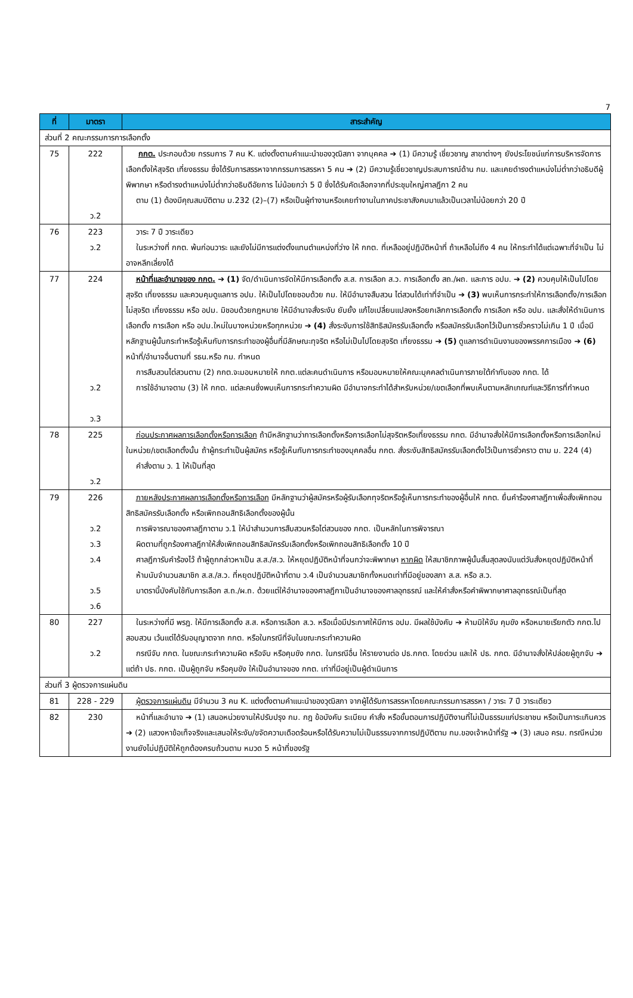7
| ที่ | มาตรา | สาระสำคัญ |
| --- | --- | --- |
| ส่วนที่ 2 คณะกรรมการการเลือกตั้ง | | |
| 75 | 222 ว.2 | กกต. ประกอบด้วย กรรมการ 7 คน K. แต่งตั้งตามคำแนะนำของวุฒิสภา จากบุคคล ➔ (1) มีความรู้ เชี่ยวชาญ สาขาต่างๆ ยังประโยชน์แก่การบริหารจัดการเลือกตั้งให้สุจริต เที่ยงธรรม ซึ่งได้รับการสรรหาจากกรรมการสรรหา 5 คน ➔ (2) มีความรู้เชี่ยวชาญประสบการณ์ด้าน กม. และเคยดำรงตำแหน่งไม่ต่ำกว่าอธิบดีผู้พิพากษา หรือดำรงตำแหน่งไม่ต่ำกว่าอธิบดีอัยการ ไม่น้อยกว่า 5 ปี ซึ่งได้รับคัดเลือกจากที่ประชุมใหญ่ศาลฎีกา 2 คน ตาม (1) ต้องมีคุณสมบัติตาม ม.232 (2)–(7) หรือเป็นผู้ทำงานหรือเคยทำงานในภาคประชาสังคมมาแล้วเป็นเวลาไม่น้อยกว่า 20 ปี |
| 76 | 223 ว.2 | วาระ 7 ปี วาระเดียว ในระหว่างที่ กกต. พ้นก่อนวาระ และยังไม่มีการแต่งตั้งแทนตำแหน่งที่ว่าง ให้ กกต. ที่เหลืออยู่ปฏิบัติหน้าที่ ถ้าเหลือไม่ถึง 4 คน ให้กระทำได้แต่เฉพาะที่จำเป็น ไม่อาจหลีกเลี่ยงได้ |
| 77 | 224 ว.2 ว.3 | หน้าที่และอำนาจของ กกต. ➔ (1) จัด/ดำเนินการจัดให้มีการเลือกตั้ง ส.ส. การเลือก ส.ว. การเลือกตั้ง สถ./ผถ. และการ อปม. ➔ (2) ควบคุมให้เป็นไปโดย สุจริต เที่ยงธรรม และควบคุมดูแลการ อปม. ให้เป็นไปโดยชอบด้วย กม. ให้มีอำนาจสืบสวน ไต่สวนได้เท่าที่จำเป็น ➔ (3) พบเห็นการกระทำให้การเลือกตั้ง/การเลือกไม่สุจริต เที่ยงธรรม หรือ อปม. มิชอบด้วยกฎหมาย ให้มีอำนาจสั่งระงับ ยับยั้ง แก้ไขเปลี่ยนแปลงหรือยกเลิกการเลือกตั้ง การเลือก หรือ อปม. และสั่งให้ดำเนินการเลือกตั้ง การเลือก หรือ อปม.ใหม่ในบางหน่วยหรือทุกหน่วย ➔ (4) สั่งระงับการใช้สิทธิสมัครรับเลือกตั้ง หรือสมัครรับเลือกไว้เป็นการชั่วคราวไม่เกิน 1 ปี เมื่อมีหลักฐานผู้นั้นกระทำหรือรู้เห็นกับการกระทำของผู้อื่นที่มีลักษณะทุจริต หรือไม่เป็นไปโดยสุจริต เที่ยงธรรม ➔ (5) ดูแลการดำเนินงานของพรรคการเมือง ➔ (6) หน้าที่/อำนาจอื่นตามที่ รธน.หรือ กม. กำหนด การสืบสวนไต่สวนตาม (2) กกต.จะมอบหมายให้ กกต.แต่ละคนดำเนินการ หรือมอบหมายให้คณะบุคคลดำเนินการภายใต้กำกับของ กกต. ได้ การใช้อำนาจตาม (3) ให้ กกต. แต่ละคนซึ่งพบเห็นการกระทำความผิด มีอำนาจกระทำได้สำหรับหน่วย/เขตเลือกที่พบเห็นตามหลักเกณฑ์และวิธีการที่กำหนด |
| 78 | 225 ว.2 | ก่อนประกาศผลการเลือกตั้งหรือการเลือก ถ้ามีหลักฐานว่าการเลือกตั้งหรือการเลือกไม่สุจริตหรือเที่ยงธรรม กกต. มีอำนาจสั่งให้มีการเลือกตั้งหรือการเลือกใหม่ในหน่วย/เขตเลือกตั้งนั้น ถ้าผู้กระทำเป็นผู้สมัคร หรือรู้เห็นกับการกระทำของบุคคลอื่น กกต. สั่งระงับสิทธิสมัครรับเลือกตั้งไว้เป็นการชั่วคราว ตาม ม. 224 (4) คำสั่งตาม ว. 1 ให้เป็นที่สุด |
| 79 | 226 ว.2 ว.3 ว.4 ว.5 ว.6 | ภายหลังประกาศผลการเลือกตั้งหรือการเลือก มีหลักฐานว่าผู้สมัครหรือผู้รับเลือกทุจริตหรือรู้เห็นการกระทำของผู้อื่นให้ กกต. ยื่นคำร้องศาลฎีกาเพื่อสั่งเพิกถอนสิทธิสมัครรับเลือกตั้ง หรือเพิกถอนสิทธิเลือกตั้งของผู้นั้น การพิจารณาของศาลฎีกาตาม ว.1 ให้นำสำนวนการสืบสวนหรือไต่สวนของ กกต. เป็นหลักในการพิจารณา ผิดตามที่ถูกร้องศาลฎีกาให้สั่งเพิกถอนสิทธิสมัครรับเลือกตั้งหรือเพิกถอนสิทธิเลือกตั้ง 10 ปี ศาลฎีการับคำร้องไว้ ถ้าผู้ถูกกล่าวหาเป็น ส.ส./ส.ว. ให้หยุดปฏิบัติหน้าที่จนกว่าจะพิพากษา หากผิด ให้สมาชิกภาพผู้นั้นสิ้นสุดลงนับแต่วันสั่งหยุดปฏิบัติหน้าที่ ห้ามนับจำนวนสมาชิก ส.ส./ส.ว. ที่หยุดปฏิบัติหน้าที่ตาม ว.4 เป็นจำนวนสมาชิกทั้งหมดเท่าที่มีอยู่ของสภา ส.ส. หรือ ส.ว. มาตรานี้บังคับใช้กับการเลือก ส.ถ./ผ.ถ. ด้วยแต่ให้อำนาจของศาลฎีกาเป็นอำนาจของศาลอุทธรณ์ และให้คำสั่งหรือคำพิพากษาศาลอุทธรณ์เป็นที่สุด |
| 80 | 227 ว.2 | ในระหว่างที่มี พรฎ. ให้มีการเลือกตั้ง ส.ส. หรือการเลือก ส.ว. หรือเมื่อมีประกาศให้มีการ อปม. มีผลใช้บังคับ ➔ ห้ามมิให้จับ คุมขัง หรือหมายเรียกตัว กกต.ไปสอบสวน เว้นแต่ได้รับอนุญาตจาก กกต. หรือในกรณีที่จับในขณะกระทำความผิด กรณีจับ กกต. ในขณะกระทำความผิด หรือจับ หรือคุมขัง กกต. ในกรณีอื่น ให้รายงานต่อ ปธ.กกต. โดยด่วน และให้ ปธ. กกต. มีอำนาจสั่งให้ปล่อยผู้ถูกจับ ➔ แต่ถ้า ปธ. กกต. เป็นผู้ถูกจับ หรือคุมขัง ให้เป็นอำนาจของ กกต. เท่าที่มีอยู่เป็นผู้ดำเนินการ |
| ส่วนที่ 3 ผู้ตรวจการแผ่นดิน | | |
| 81 | 228 - 229 | ผู้ตรวจการแผ่นดิน มีจำนวน 3 คน K. แต่งตั้งตามคำแนะนำของวุฒิสภา จากผู้ได้รับการสรรหาโดยคณะกรรมการสรรหา / วาระ 7 ปี วาระเดียว |
| 82 | 230 | หน้าที่และอำนาจ ➔ (1) เสนอหน่วยงานให้ปรับปรุง กม. กฎ ข้อบังคับ ระเบียบ คำสั่ง หรือขั้นตอนการปฏิบัติงานที่ไม่เป็นธรรมแก่ประชาชน หรือเป็นภาระเกินควร ➔ (2) แสวงหาข้อเท็จจริงและเสนอให้ระงับ/ขจัดความเดือดร้อนหรือได้รับความไม่เป็นธรรมจากการปฏิบัติตาม กม.ของเจ้าหน้าที่รัฐ ➔ (3) เสนอ ครม. กรณีหน่วยงานยังไม่ปฏิบัติให้ถูกต้องครบถ้วนตาม หมวด 5 หน้าที่ของรัฐ |